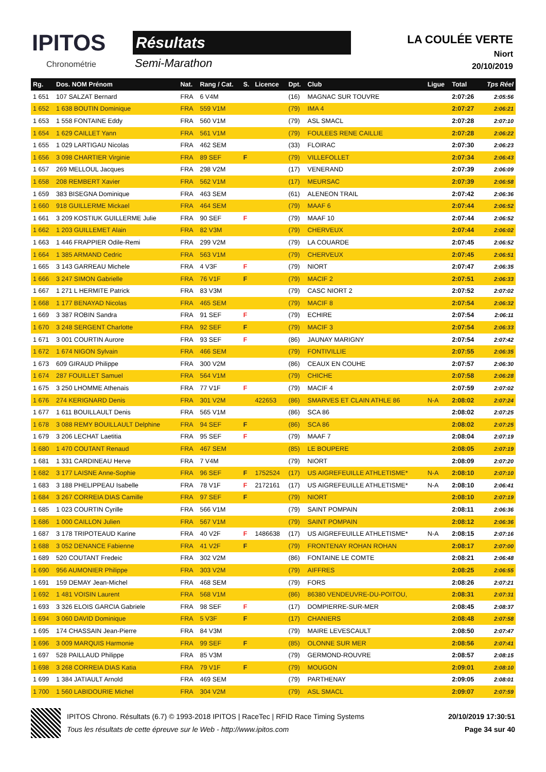IPITOS
Chronométrie
Résultats
Semi-Marathon
LA COULÉE VERTE
Niort
20/10/2019
| Rg. | Dos. NOM Prénom | Nat. | Rang / Cat. | S. | Licence | Dpt. | Club | Ligue | Total | Tps Réel |
| --- | --- | --- | --- | --- | --- | --- | --- | --- | --- | --- |
| 1 651 | 107 SALZAT Bernard | FRA | 6 V4M | | | (16) | MAGNAC SUR TOUVRE | | 2:07:26 | 2:05:56 |
| 1 652 | 1 638 BOUTIN Dominique | FRA | 559 V1M | | | (79) | IMA 4 | | 2:07:27 | 2:06:21 |
| 1 653 | 1 558 FONTAINE Eddy | FRA | 560 V1M | | | (79) | ASL SMACL | | 2:07:28 | 2:07:10 |
| 1 654 | 1 629 CAILLET Yann | FRA | 561 V1M | | | (79) | FOULEES RENE CAILLIE | | 2:07:28 | 2:06:22 |
| 1 655 | 1 029 LARTIGAU Nicolas | FRA | 462 SEM | | | (33) | FLOIRAC | | 2:07:30 | 2:06:23 |
| 1 656 | 3 098 CHARTIER Virginie | FRA | 89 SEF | F | | (79) | VILLEFOLLET | | 2:07:34 | 2:06:43 |
| 1 657 | 269 MELLOUL Jacques | FRA | 298 V2M | | | (17) | VENERAND | | 2:07:39 | 2:06:09 |
| 1 658 | 208 REMBERT Xavier | FRA | 562 V1M | | | (17) | MEURSAC | | 2:07:39 | 2:06:58 |
| 1 659 | 383 BISEGNA Dominique | FRA | 463 SEM | | | (61) | ALENEON TRAIL | | 2:07:42 | 2:06:36 |
| 1 660 | 918 GUILLERME Mickael | FRA | 464 SEM | | | (79) | MAAF 6 | | 2:07:44 | 2:06:52 |
| 1 661 | 3 209 KOSTIUK GUILLERME Julie | FRA | 90 SEF | F | | (79) | MAAF 10 | | 2:07:44 | 2:06:52 |
| 1 662 | 1 203 GUILLEMET Alain | FRA | 82 V3M | | | (79) | CHERVEUX | | 2:07:44 | 2:06:02 |
| 1 663 | 1 446 FRAPPIER Odile-Remi | FRA | 299 V2M | | | (79) | LA COUARDE | | 2:07:45 | 2:06:52 |
| 1 664 | 1 385 ARMAND Cedric | FRA | 563 V1M | | | (79) | CHERVEUX | | 2:07:45 | 2:06:51 |
| 1 665 | 3 143 GARREAU Michele | FRA | 4 V3F | F | | (79) | NIORT | | 2:07:47 | 2:06:35 |
| 1 666 | 3 247 SIMON Gabrielle | FRA | 76 V1F | F | | (79) | MACIF 2 | | 2:07:51 | 2:06:33 |
| 1 667 | 1 271 L HERMITE Patrick | FRA | 83 V3M | | | (79) | CASC NIORT 2 | | 2:07:52 | 2:07:02 |
| 1 668 | 1 177 BENAYAD Nicolas | FRA | 465 SEM | | | (79) | MACIF 8 | | 2:07:54 | 2:06:32 |
| 1 669 | 3 387 ROBIN Sandra | FRA | 91 SEF | F | | (79) | ECHIRE | | 2:07:54 | 2:06:11 |
| 1 670 | 3 248 SERGENT Charlotte | FRA | 92 SEF | F | | (79) | MACIF 3 | | 2:07:54 | 2:06:33 |
| 1 671 | 3 001 COURTIN Aurore | FRA | 93 SEF | F | | (86) | JAUNAY MARIGNY | | 2:07:54 | 2:07:42 |
| 1 672 | 1 674 NIGON Sylvain | FRA | 466 SEM | | | (79) | FONTIVILLIE | | 2:07:55 | 2:06:35 |
| 1 673 | 609 GIRAUD Philippe | FRA | 300 V2M | | | (86) | CEAUX EN COUHE | | 2:07:57 | 2:06:30 |
| 1 674 | 287 FOUILLET Samuel | FRA | 564 V1M | | | (79) | CHICHE | | 2:07:58 | 2:06:28 |
| 1 675 | 3 250 LHOMME Athenais | FRA | 77 V1F | F | | (79) | MACIF 4 | | 2:07:59 | 2:07:02 |
| 1 676 | 274 KERIGNARD Denis | FRA | 301 V2M | | 422653 | (86) | SMARVES ET CLAIN ATHLE 86 | N-A | 2:08:02 | 2:07:24 |
| 1 677 | 1 611 BOUILLAULT Denis | FRA | 565 V1M | | | (86) | SCA 86 | | 2:08:02 | 2:07:25 |
| 1 678 | 3 088 REMY BOUILLAULT Delphine | FRA | 94 SEF | F | | (86) | SCA 86 | | 2:08:02 | 2:07:25 |
| 1 679 | 3 206 LECHAT Laetitia | FRA | 95 SEF | F | | (79) | MAAF 7 | | 2:08:04 | 2:07:19 |
| 1 680 | 1 470 COUTANT Renaud | FRA | 467 SEM | | | (85) | LE BOUPERE | | 2:08:05 | 2:07:19 |
| 1 681 | 1 331 CARDINEAU Herve | FRA | 7 V4M | | | (79) | NIORT | | 2:08:09 | 2:07:20 |
| 1 682 | 3 177 LAISNE Anne-Sophie | FRA | 96 SEF | F | 1752524 | (17) | US AIGREFEUILLE ATHLETISME* | N-A | 2:08:10 | 2:07:10 |
| 1 683 | 3 188 PHELIPPEAU Isabelle | FRA | 78 V1F | F | 2172161 | (17) | US AIGREFEUILLE ATHLETISME* | N-A | 2:08:10 | 2:06:41 |
| 1 684 | 3 267 CORREIA DIAS Camille | FRA | 97 SEF | F | | (79) | NIORT | | 2:08:10 | 2:07:19 |
| 1 685 | 1 023 COURTIN Cyrille | FRA | 566 V1M | | | (79) | SAINT POMPAIN | | 2:08:11 | 2:06:36 |
| 1 686 | 1 000 CAILLON Julien | FRA | 567 V1M | | | (79) | SAINT POMPAIN | | 2:08:12 | 2:06:36 |
| 1 687 | 3 178 TRIPOTEAUD Karine | FRA | 40 V2F | F | 1486638 | (17) | US AIGREFEUILLE ATHLETISME* | N-A | 2:08:15 | 2:07:16 |
| 1 688 | 3 052 DENANCE Fabienne | FRA | 41 V2F | F | | (79) | FRONTENAY ROHAN ROHAN | | 2:08:17 | 2:07:00 |
| 1 689 | 520 COUTANT Fredeic | FRA | 302 V2M | | | (86) | FONTAINE LE COMTE | | 2:08:21 | 2:06:48 |
| 1 690 | 956 AUMONIER Philippe | FRA | 303 V2M | | | (79) | AIFFRES | | 2:08:25 | 2:06:55 |
| 1 691 | 159 DEMAY Jean-Michel | FRA | 468 SEM | | | (79) | FORS | | 2:08:26 | 2:07:21 |
| 1 692 | 1 481 VOISIN Laurent | FRA | 568 V1M | | | (86) | 86380 VENDEUVRE-DU-POITOU, | | 2:08:31 | 2:07:31 |
| 1 693 | 3 326 ELOIS GARCIA Gabriele | FRA | 98 SEF | F | | (17) | DOMPIERRE-SUR-MER | | 2:08:45 | 2:08:37 |
| 1 694 | 3 060 DAVID Dominique | FRA | 5 V3F | F | | (17) | CHANIERS | | 2:08:48 | 2:07:58 |
| 1 695 | 174 CHASSAIN Jean-Pierre | FRA | 84 V3M | | | (79) | MAIRE LEVESCAULT | | 2:08:50 | 2:07:47 |
| 1 696 | 3 009 MARQUIS Harmonie | FRA | 99 SEF | F | | (85) | OLONNE SUR MER | | 2:08:56 | 2:07:41 |
| 1 697 | 528 PAILLAUD Philippe | FRA | 85 V3M | | | (79) | GERMOND-ROUVRE | | 2:08:57 | 2:08:15 |
| 1 698 | 3 268 CORREIA DIAS Katia | FRA | 79 V1F | F | | (79) | MOUGON | | 2:09:01 | 2:08:10 |
| 1 699 | 1 384 JATIAULT Arnold | FRA | 469 SEM | | | (79) | PARTHENAY | | 2:09:05 | 2:08:01 |
| 1 700 | 1 560 LABIDOURIE Michel | FRA | 304 V2M | | | (79) | ASL SMACL | | 2:09:07 | 2:07:59 |
IPITOS Chrono. Résultats (6.7) © 1993-2018 IPITOS | RaceTec | RFID Race Timing Systems 20/10/2019 17:30:51
Tous les résultats de cette épreuve sur le Web - http://www.ipitos.com Page 34 sur 40